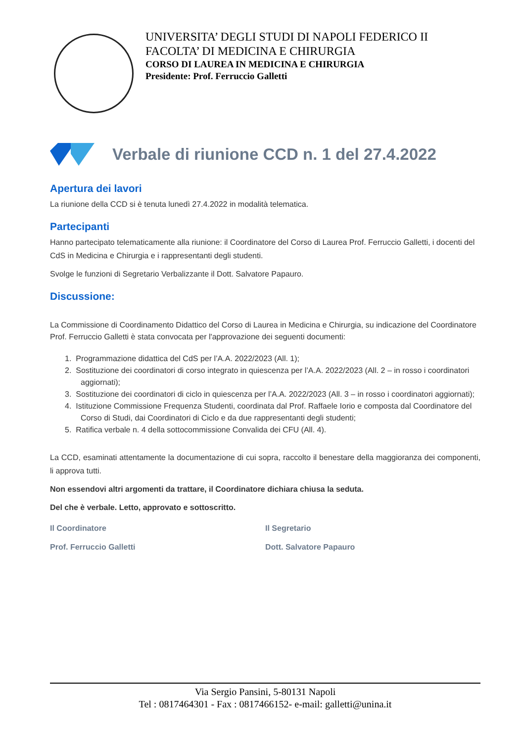UNIVERSITA’ DEGLI STUDI DI NAPOLI FEDERICO II
FACOLTA’ DI MEDICINA E CHIRURGIA
CORSO DI LAUREA IN MEDICINA E CHIRURGIA
Presidente: Prof. Ferruccio Galletti
Verbale di riunione CCD n. 1 del 27.4.2022
Apertura dei lavori
La riunione della CCD si è tenuta lunedì 27.4.2022 in modalità telematica.
Partecipanti
Hanno partecipato telematicamente alla riunione: il Coordinatore del Corso di Laurea Prof. Ferruccio Galletti, i docenti del CdS in Medicina e Chirurgia e i rappresentanti degli studenti.
Svolge le funzioni di Segretario Verbalizzante il Dott. Salvatore Papauro.
Discussione:
La Commissione di Coordinamento Didattico del Corso di Laurea in Medicina e Chirurgia, su indicazione del Coordinatore Prof. Ferruccio Galletti è stata convocata per l'approvazione dei seguenti documenti:
1. Programmazione didattica del CdS per l’A.A. 2022/2023 (All. 1);
2. Sostituzione dei coordinatori di corso integrato in quiescenza per l’A.A. 2022/2023 (All. 2 – in rosso i coordinatori aggiornati);
3. Sostituzione dei coordinatori di ciclo in quiescenza per l’A.A. 2022/2023 (All. 3 – in rosso i coordinatori aggiornati);
4. Istituzione Commissione Frequenza Studenti, coordinata dal Prof. Raffaele Iorio e composta dal Coordinatore del Corso di Studi, dai Coordinatori di Ciclo e da due rappresentanti degli studenti;
5. Ratifica verbale n. 4 della sottocommissione Convalida dei CFU (All. 4).
La CCD, esaminati attentamente la documentazione di cui sopra, raccolto il benestare della maggioranza dei componenti, li approva tutti.
Non essendovi altri argomenti da trattare, il Coordinatore dichiara chiusa la seduta.
Del che è verbale. Letto, approvato e sottoscritto.
Il Coordinatore
Prof. Ferruccio Galletti
Il Segretario
Dott. Salvatore Papauro
Via Sergio Pansini, 5-80131 Napoli
Tel : 0817464301 - Fax : 0817466152- e-mail: galletti@unina.it